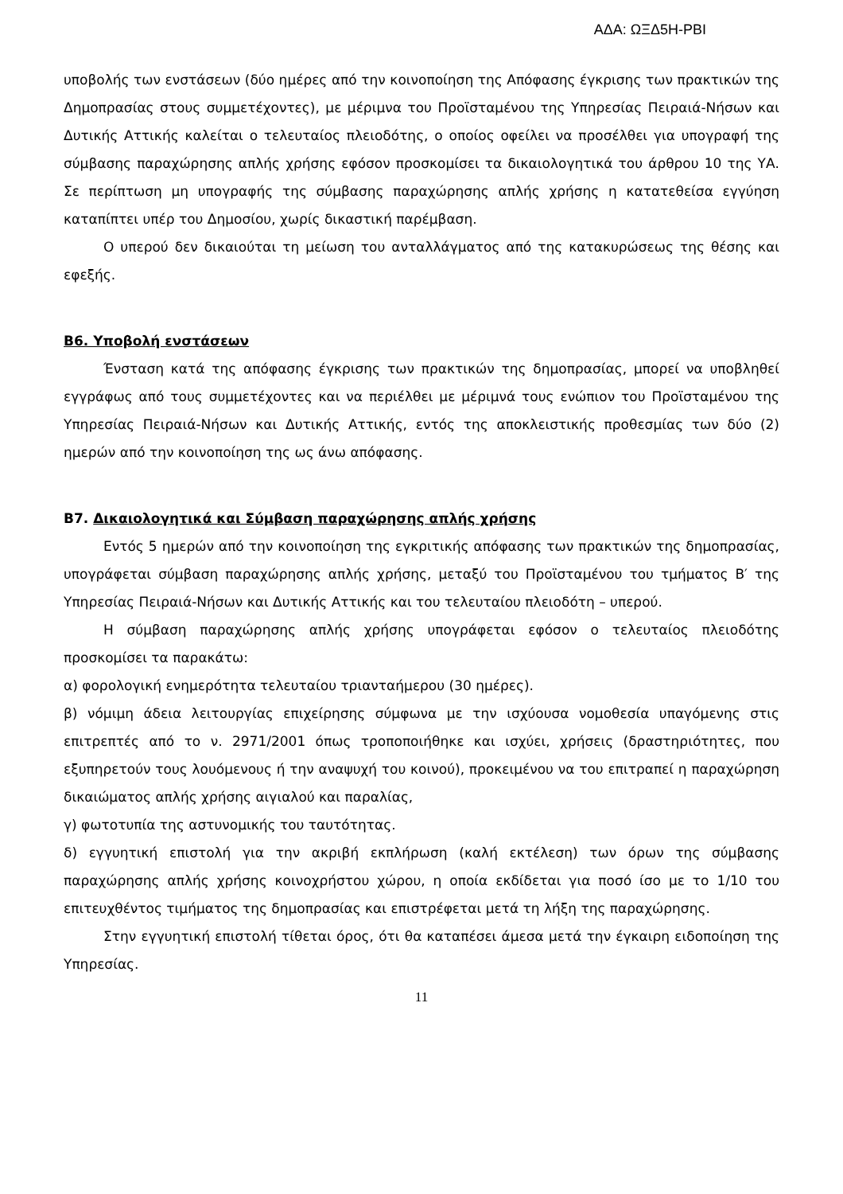ΑΔΑ: ΩΞΔ5Η-ΡΒΙ
υποβολής των ενστάσεων (δύο ημέρες από την κοινοποίηση της Απόφασης έγκρισης των πρακτικών της Δημοπρασίας στους συμμετέχοντες), με μέριμνα του Προϊσταμένου της Υπηρεσίας Πειραιά-Νήσων και Δυτικής Αττικής καλείται ο τελευταίος πλειοδότης, ο οποίος οφείλει να προσέλθει για υπογραφή της σύμβασης παραχώρησης απλής χρήσης εφόσον προσκομίσει τα δικαιολογητικά του άρθρου 10 της ΥΑ. Σε περίπτωση μη υπογραφής της σύμβασης παραχώρησης απλής χρήσης η κατατεθείσα εγγύηση καταπίπτει υπέρ του Δημοσίου, χωρίς δικαστική παρέμβαση.
Ο υπερού δεν δικαιούται τη μείωση του ανταλλάγματος από της κατακυρώσεως της θέσης και εφεξής.
Β6. Υποβολή ενστάσεων
Ένσταση κατά της απόφασης έγκρισης των πρακτικών της δημοπρασίας, μπορεί να υποβληθεί εγγράφως από τους συμμετέχοντες και να περιέλθει με μέριμνά τους ενώπιον του Προϊσταμένου της Υπηρεσίας Πειραιά-Νήσων και Δυτικής Αττικής, εντός της αποκλειστικής προθεσμίας των δύο (2) ημερών από την κοινοποίηση της ως άνω απόφασης.
Β7. Δικαιολογητικά και Σύμβαση παραχώρησης απλής χρήσης
Εντός 5 ημερών από την κοινοποίηση της εγκριτικής απόφασης των πρακτικών της δημοπρασίας, υπογράφεται σύμβαση παραχώρησης απλής χρήσης, μεταξύ του Προϊσταμένου του τμήματος Β′ της Υπηρεσίας Πειραιά-Νήσων και Δυτικής Αττικής και του τελευταίου πλειοδότη – υπερού.
Η σύμβαση παραχώρησης απλής χρήσης υπογράφεται εφόσον ο τελευταίος πλειοδότης προσκομίσει τα παρακάτω:
α) φορολογική ενημερότητα τελευταίου τριανταήμερου (30 ημέρες).
β) νόμιμη άδεια λειτουργίας επιχείρησης σύμφωνα με την ισχύουσα νομοθεσία υπαγόμενης στις επιτρεπτές από το ν. 2971/2001 όπως τροποποιήθηκε και ισχύει, χρήσεις (δραστηριότητες, που εξυπηρετούν τους λουόμενους ή την αναψυχή του κοινού), προκειμένου να του επιτραπεί η παραχώρηση δικαιώματος απλής χρήσης αιγιαλού και παραλίας,
γ) φωτοτυπία της αστυνομικής του ταυτότητας.
δ) εγγυητική επιστολή για την ακριβή εκπλήρωση (καλή εκτέλεση) των όρων της σύμβασης παραχώρησης απλής χρήσης κοινοχρήστου χώρου, η οποία εκδίδεται για ποσό ίσο με το 1/10 του επιτευχθέντος τιμήματος της δημοπρασίας και επιστρέφεται μετά τη λήξη της παραχώρησης.
Στην εγγυητική επιστολή τίθεται όρος, ότι θα καταπέσει άμεσα μετά την έγκαιρη ειδοποίηση της Υπηρεσίας.
11